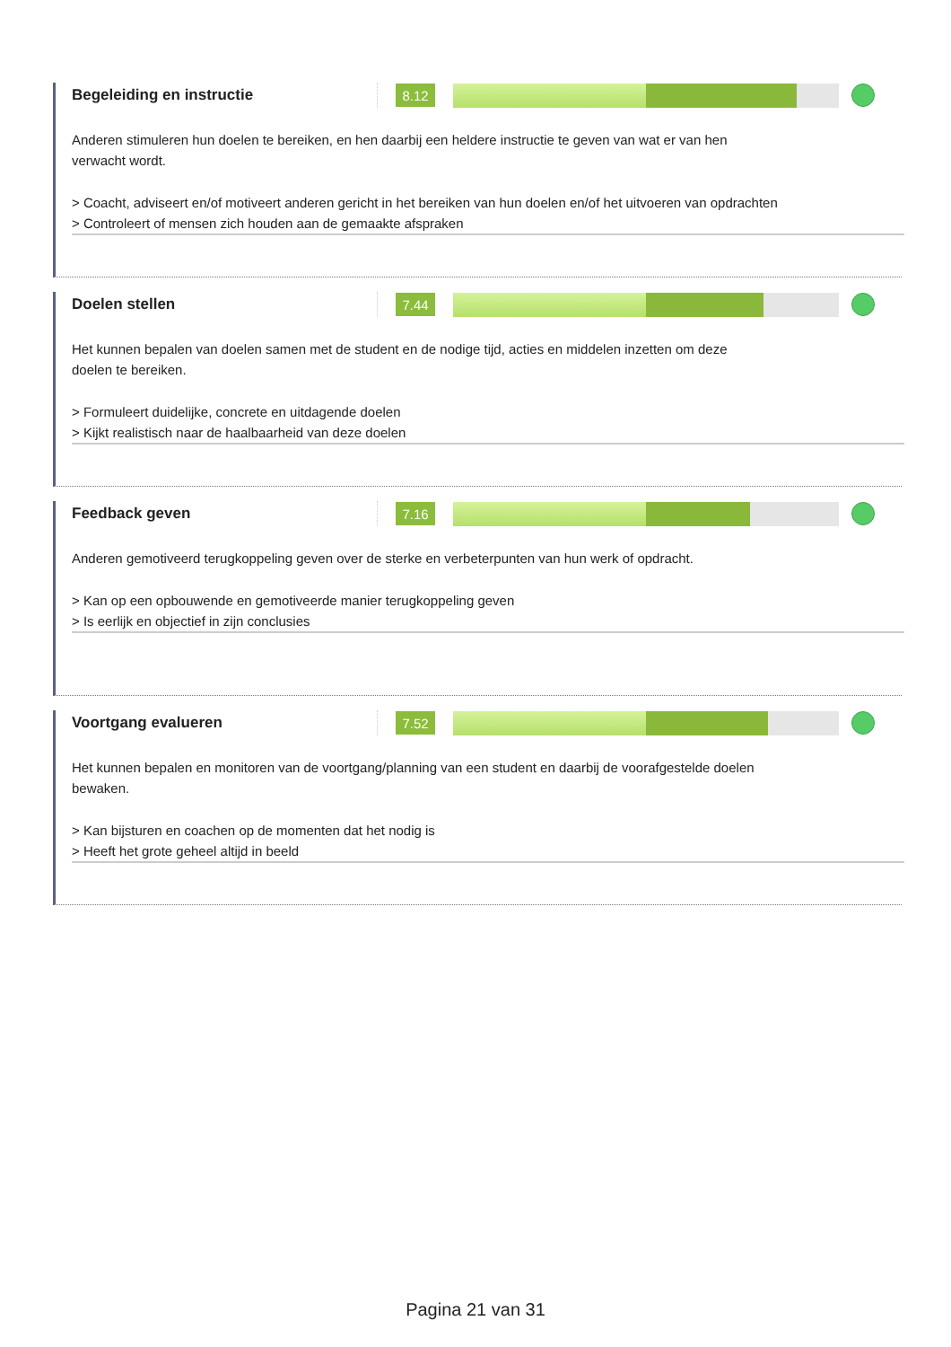Begeleiding en instructie
8.12
Anderen stimuleren hun doelen te bereiken, en hen daarbij een heldere instructie te geven van wat er van hen verwacht wordt.
> Coacht, adviseert en/of motiveert anderen gericht in het bereiken van hun doelen en/of het uitvoeren van opdrachten
> Controleert of mensen zich houden aan de gemaakte afspraken
Doelen stellen
7.44
Het kunnen bepalen van doelen samen met de student en de nodige tijd, acties en middelen inzetten om deze doelen te bereiken.
> Formuleert duidelijke, concrete en uitdagende doelen
> Kijkt realistisch naar de haalbaarheid van deze doelen
Feedback geven
7.16
Anderen gemotiveerd terugkoppeling geven over de sterke en verbeterpunten van hun werk of opdracht.
> Kan op een opbouwende en gemotiveerde manier terugkoppeling geven
> Is eerlijk en objectief in zijn conclusies
Voortgang evalueren
7.52
Het kunnen bepalen en monitoren van de voortgang/planning van een student en daarbij de voorafgestelde doelen bewaken.
> Kan bijsturen en coachen op de momenten dat het nodig is
> Heeft het grote geheel altijd in beeld
Pagina 21 van 31